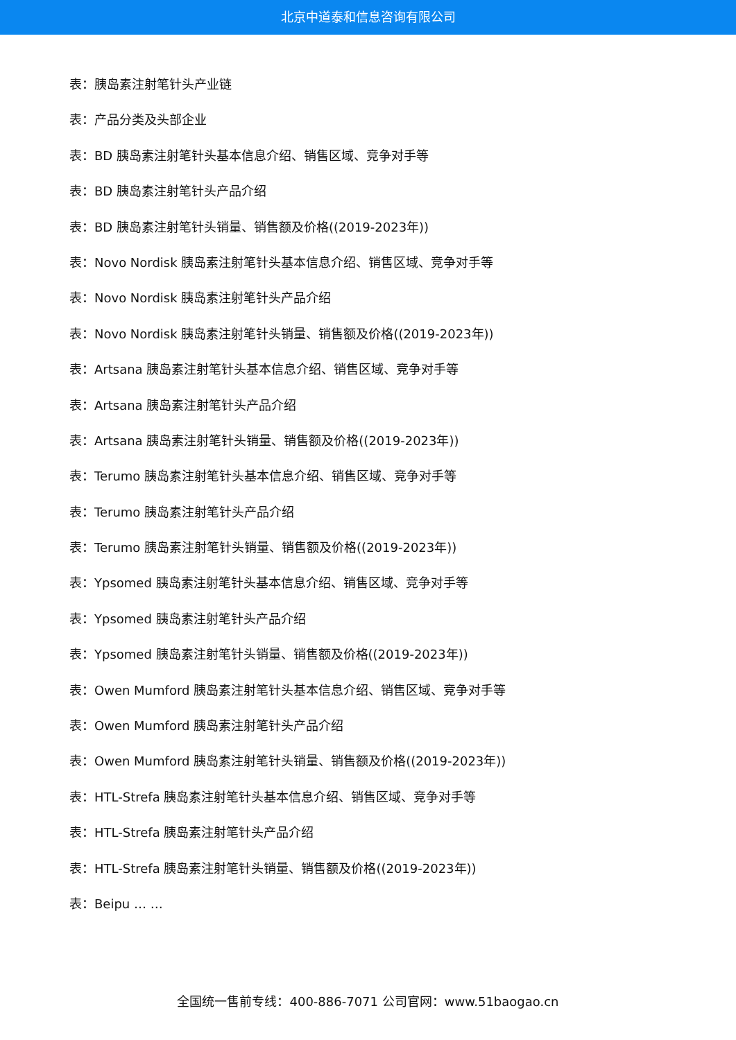北京中道泰和信息咨询有限公司
表：胰岛素注射笔针头产业链
表：产品分类及头部企业
表：BD 胰岛素注射笔针头基本信息介绍、销售区域、竞争对手等
表：BD 胰岛素注射笔针头产品介绍
表：BD 胰岛素注射笔针头销量、销售额及价格((2019-2023年))
表：Novo Nordisk 胰岛素注射笔针头基本信息介绍、销售区域、竞争对手等
表：Novo Nordisk 胰岛素注射笔针头产品介绍
表：Novo Nordisk 胰岛素注射笔针头销量、销售额及价格((2019-2023年))
表：Artsana 胰岛素注射笔针头基本信息介绍、销售区域、竞争对手等
表：Artsana 胰岛素注射笔针头产品介绍
表：Artsana 胰岛素注射笔针头销量、销售额及价格((2019-2023年))
表：Terumo 胰岛素注射笔针头基本信息介绍、销售区域、竞争对手等
表：Terumo 胰岛素注射笔针头产品介绍
表：Terumo 胰岛素注射笔针头销量、销售额及价格((2019-2023年))
表：Ypsomed 胰岛素注射笔针头基本信息介绍、销售区域、竞争对手等
表：Ypsomed 胰岛素注射笔针头产品介绍
表：Ypsomed 胰岛素注射笔针头销量、销售额及价格((2019-2023年))
表：Owen Mumford 胰岛素注射笔针头基本信息介绍、销售区域、竞争对手等
表：Owen Mumford 胰岛素注射笔针头产品介绍
表：Owen Mumford 胰岛素注射笔针头销量、销售额及价格((2019-2023年))
表：HTL-Strefa 胰岛素注射笔针头基本信息介绍、销售区域、竞争对手等
表：HTL-Strefa 胰岛素注射笔针头产品介绍
表：HTL-Strefa 胰岛素注射笔针头销量、销售额及价格((2019-2023年))
表：Beipu … …
全国统一售前专线：400-886-7071 公司官网：www.51baogao.cn